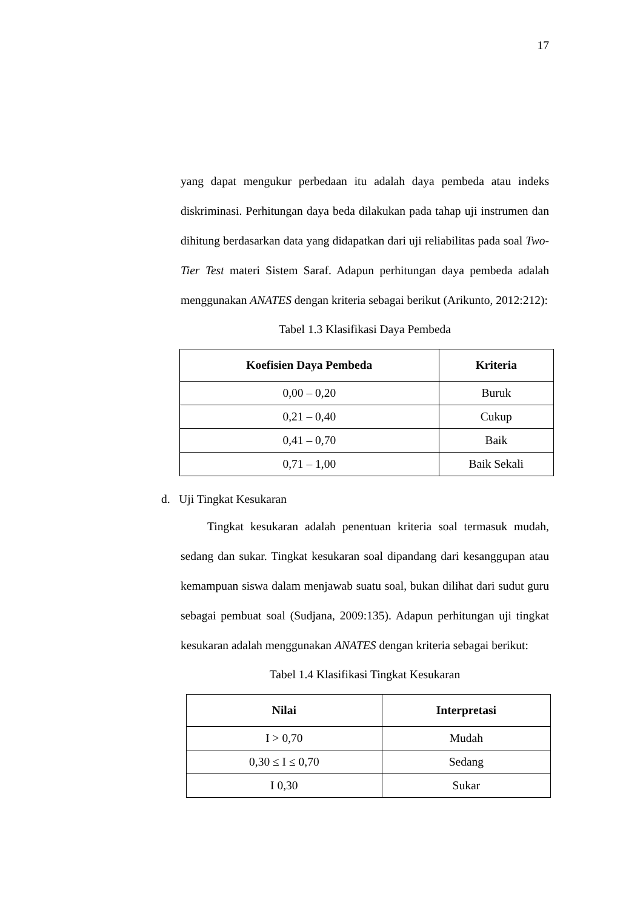17
yang dapat mengukur perbedaan itu adalah daya pembeda atau indeks diskriminasi. Perhitungan daya beda dilakukan pada tahap uji instrumen dan dihitung berdasarkan data yang didapatkan dari uji reliabilitas pada soal Two-Tier Test materi Sistem Saraf. Adapun perhitungan daya pembeda adalah menggunakan ANATES dengan kriteria sebagai berikut (Arikunto, 2012:212):
Tabel 1.3 Klasifikasi Daya Pembeda
| Koefisien Daya Pembeda | Kriteria |
| --- | --- |
| 0,00 – 0,20 | Buruk |
| 0,21 – 0,40 | Cukup |
| 0,41 – 0,70 | Baik |
| 0,71 – 1,00 | Baik Sekali |
d. Uji Tingkat Kesukaran
Tingkat kesukaran adalah penentuan kriteria soal termasuk mudah, sedang dan sukar. Tingkat kesukaran soal dipandang dari kesanggupan atau kemampuan siswa dalam menjawab suatu soal, bukan dilihat dari sudut guru sebagai pembuat soal (Sudjana, 2009:135). Adapun perhitungan uji tingkat kesukaran adalah menggunakan ANATES dengan kriteria sebagai berikut:
Tabel 1.4 Klasifikasi Tingkat Kesukaran
| Nilai | Interpretasi |
| --- | --- |
| I > 0,70 | Mudah |
| 0,30 ≤ I ≤ 0,70 | Sedang |
| I 0,30 | Sukar |